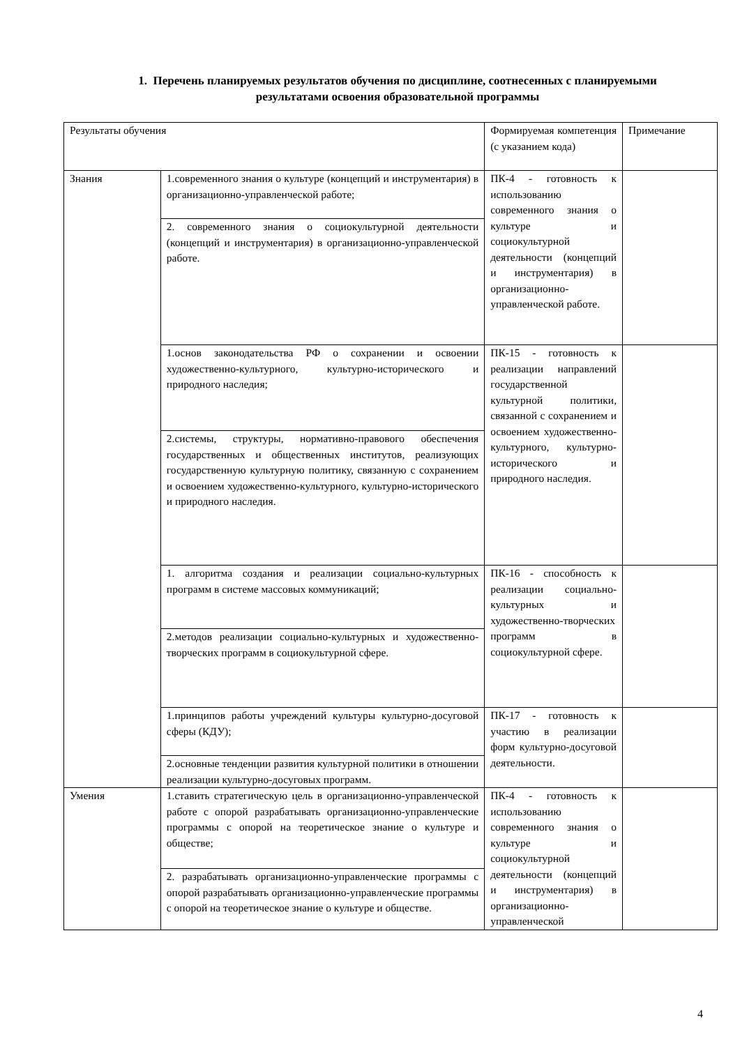1. Перечень планируемых результатов обучения по дисциплине, соотнесенных с планируемыми результатами освоения образовательной программы
| Результаты обучения | | Формируемая компетенция (с указанием кода) | Примечание |
| Знания | 1.современного знания о культуре (концепций и инструментария) в организационно-управленческой работе; | ПК-4 - готовность к использованию современного знания о культуре и социокультурной деятельности (концепций и инструментария) в организационно-управленческой работе. | |
| | 2. современного знания о социокультурной деятельности (концепций и инструментария) в организационно-управленческой работе. | | |
| | 1.основ законодательства РФ о сохранении и освоении художественно-культурного, культурно-исторического и природного наследия; | ПК-15 - готовность к реализации направлений государственной культурной политики, связанной с сохранением и освоением художественно-культурного, культурно-исторического и природного наследия. | |
| | 2.системы, структуры, нормативно-правового обеспечения государственных и общественных институтов, реализующих государственную культурную политику, связанную с сохранением и освоением художественно-культурного, культурно-исторического и природного наследия. | | |
| | 1. алгоритма создания и реализации социально-культурных программ в системе массовых коммуникаций; | ПК-16 - способность к реализации социально-культурных и художественно-творческих программ в социокультурной сфере. | |
| | 2.методов реализации социально-культурных и художественно-творческих программ в социокультурной сфере. | | |
| | 1.принципов работы учреждений культуры культурно-досуговой сферы (КДУ); | ПК-17 - готовность к участию в реализации форм культурно-досуговой деятельности. | |
| | 2.основные тенденции развития культурной политики в отношении реализации культурно-досуговых программ. | | |
| Умения | 1.ставить стратегическую цель в организационно-управленческой работе с опорой разрабатывать организационно-управленческие программы с опорой на теоретическое знание о культуре и обществе; | ПК-4 - готовность к использованию современного знания о культуре и социокультурной деятельности (концепций и инструментария) в организационно-управленческой | |
| | 2. разрабатывать организационно-управленческие программы с опорой разрабатывать организационно-управленческие программы с опорой на теоретическое знание о культуре и обществе. | | |
4